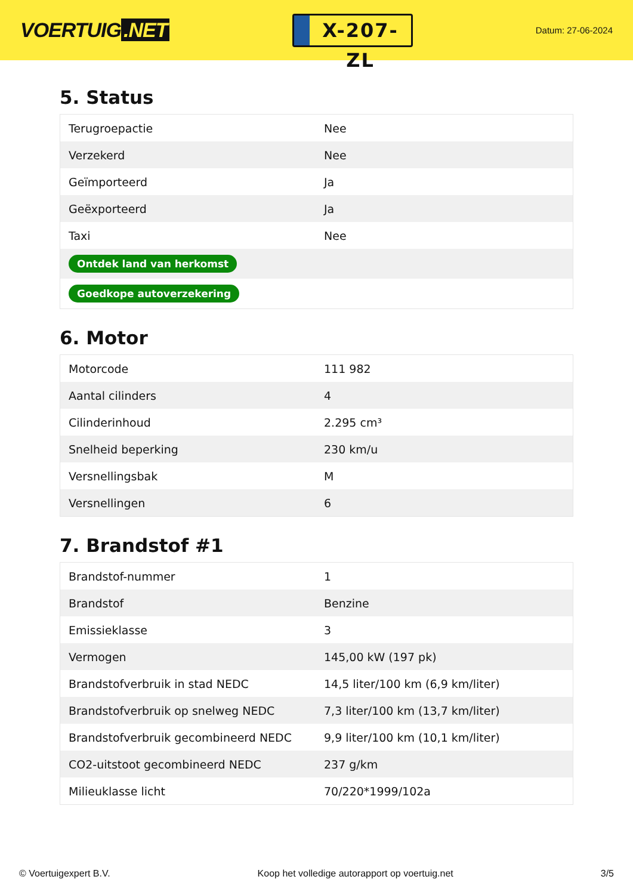VOERTUIG.NET
X-207-ZL
Datum: 27-06-2024
5. Status
| Terugroepactie | Nee |
| Verzekerd | Nee |
| Geïmporteerd | Ja |
| Geëxporteerd | Ja |
| Taxi | Nee |
| Ontdek land van herkomst | |
| Goedkope autoverzekering | |
6. Motor
| Motorcode | 111 982 |
| Aantal cilinders | 4 |
| Cilinderinhoud | 2.295 cm³ |
| Snelheid beperking | 230 km/u |
| Versnellingsbak | M |
| Versnellingen | 6 |
7. Brandstof #1
| Brandstof-nummer | 1 |
| Brandstof | Benzine |
| Emissieklasse | 3 |
| Vermogen | 145,00 kW (197 pk) |
| Brandstofverbruik in stad NEDC | 14,5 liter/100 km (6,9 km/liter) |
| Brandstofverbruik op snelweg NEDC | 7,3 liter/100 km (13,7 km/liter) |
| Brandstofverbruik gecombineerd NEDC | 9,9 liter/100 km (10,1 km/liter) |
| CO2-uitstoot gecombineerd NEDC | 237 g/km |
| Milieuklasse licht | 70/220*1999/102a |
© Voertuigexpert B.V. Koop het volledige autorapport op voertuig.net 3/5